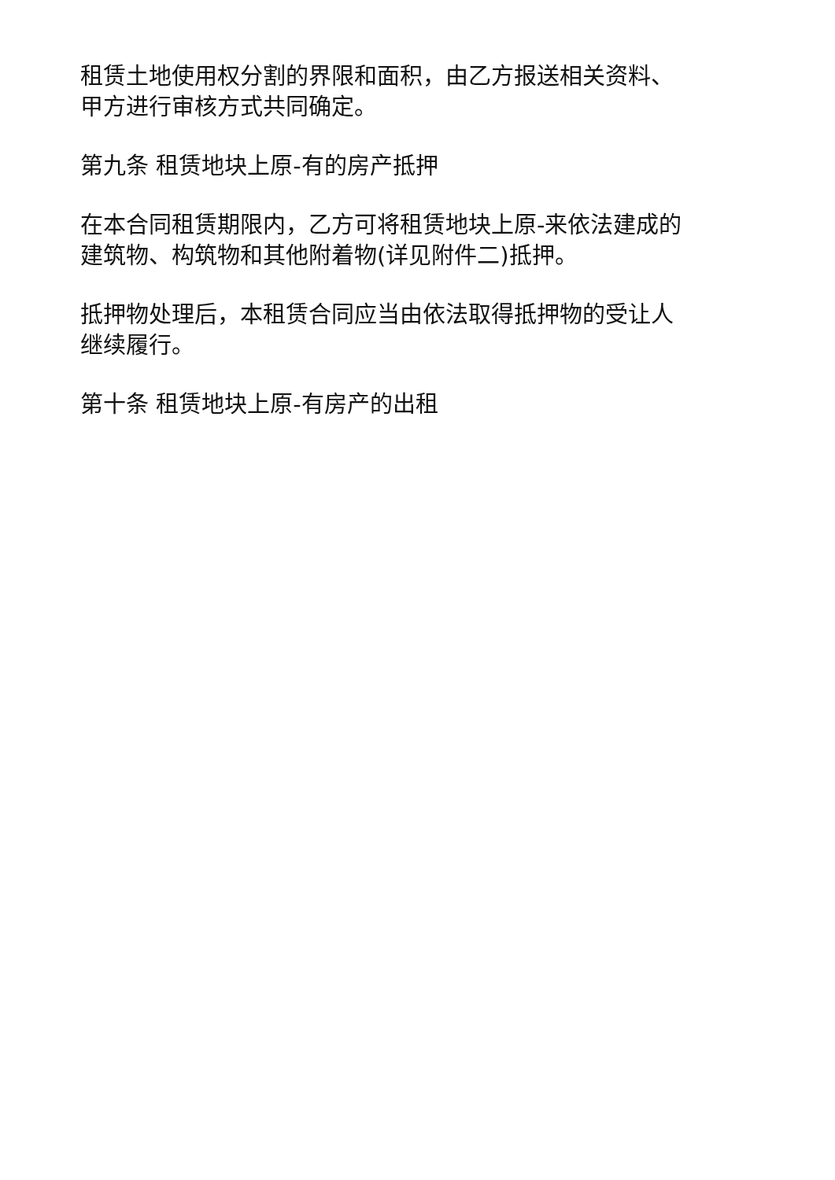租赁土地使用权分割的界限和面积，由乙方报送相关资料、
甲方进行审核方式共同确定。
第九条 租赁地块上原-有的房产抵押
在本合同租赁期限内，乙方可将租赁地块上原-来依法建成的
建筑物、构筑物和其他附着物(详见附件二)抵押。
抵押物处理后，本租赁合同应当由依法取得抵押物的受让人
继续履行。
第十条 租赁地块上原-有房产的出租